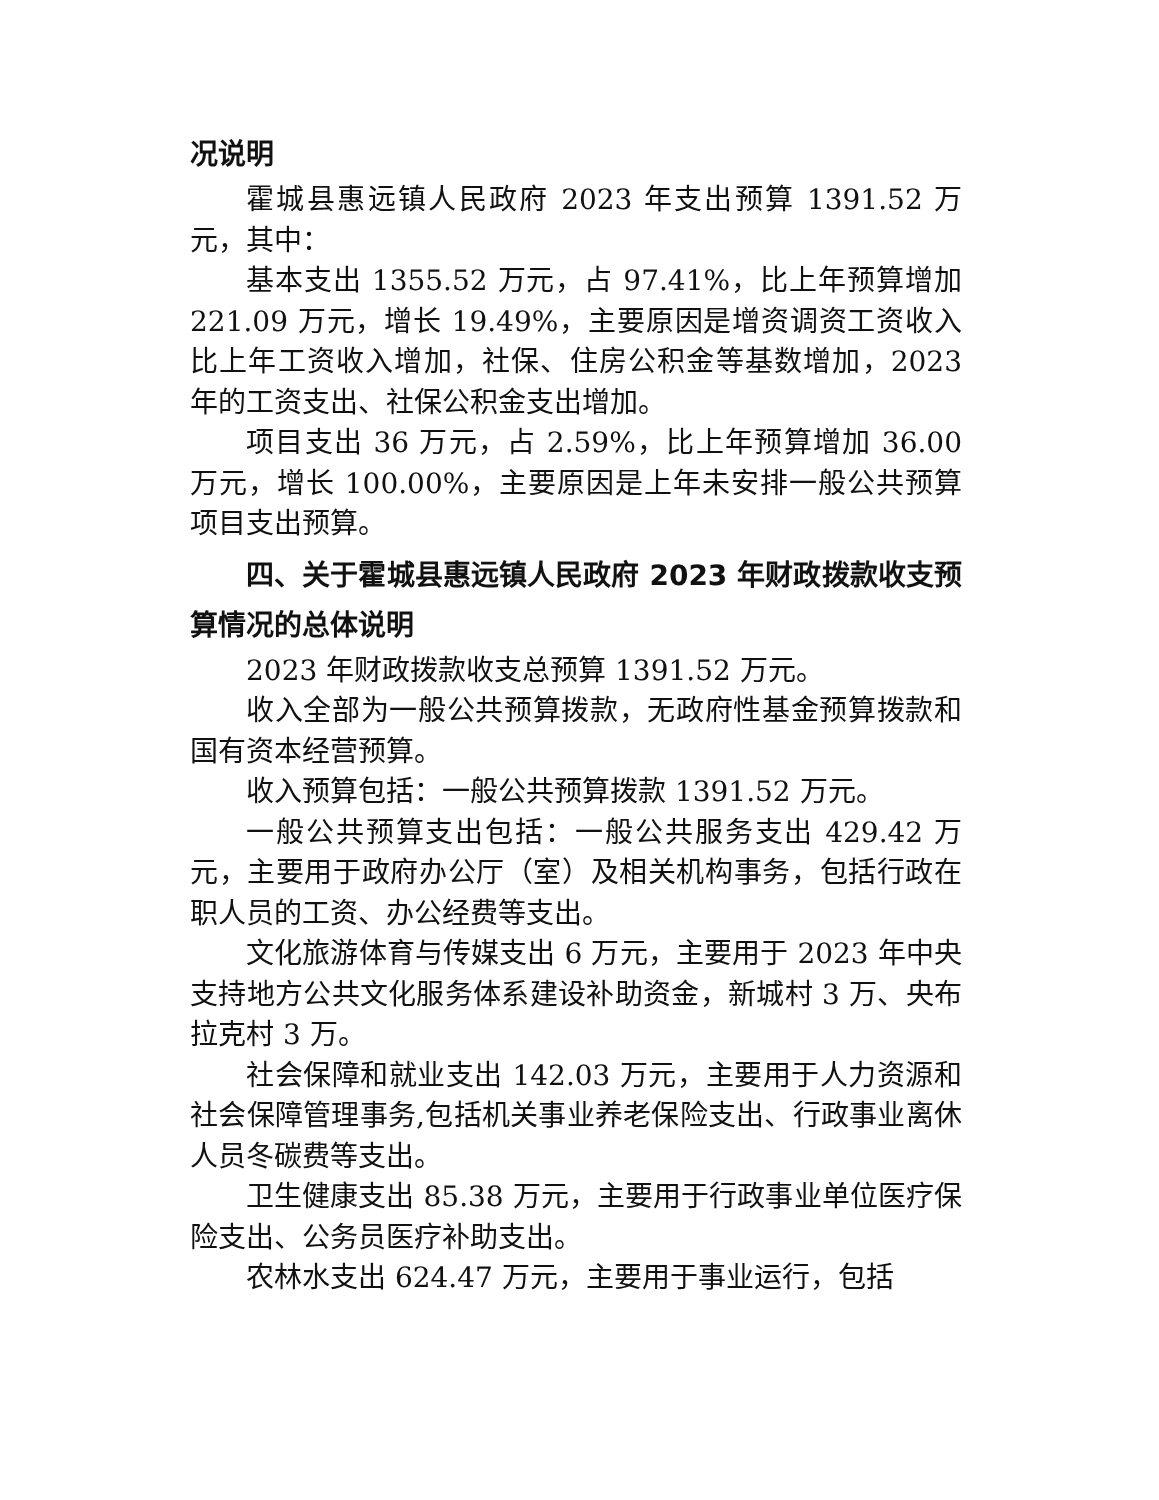况说明
霍城县惠远镇人民政府 2023 年支出预算 1391.52 万元，其中：
基本支出 1355.52 万元，占 97.41%，比上年预算增加 221.09 万元，增长 19.49%，主要原因是增资调资工资收入比上年工资收入增加，社保、住房公积金等基数增加，2023 年的工资支出、社保公积金支出增加。
项目支出 36 万元，占 2.59%，比上年预算增加 36.00 万元，增长 100.00%，主要原因是上年未安排一般公共预算项目支出预算。
四、关于霍城县惠远镇人民政府 2023 年财政拨款收支预算情况的总体说明
2023 年财政拨款收支总预算 1391.52 万元。
收入全部为一般公共预算拨款，无政府性基金预算拨款和国有资本经营预算。
收入预算包括：一般公共预算拨款 1391.52 万元。
一般公共预算支出包括：一般公共服务支出 429.42 万元，主要用于政府办公厅（室）及相关机构事务，包括行政在职人员的工资、办公经费等支出。
文化旅游体育与传媒支出 6 万元，主要用于 2023 年中央支持地方公共文化服务体系建设补助资金，新城村 3 万、央布拉克村 3 万。
社会保障和就业支出 142.03 万元，主要用于人力资源和社会保障管理事务,包括机关事业养老保险支出、行政事业离休人员冬碳费等支出。
卫生健康支出 85.38 万元，主要用于行政事业单位医疗保险支出、公务员医疗补助支出。
农林水支出 624.47 万元，主要用于事业运行，包括